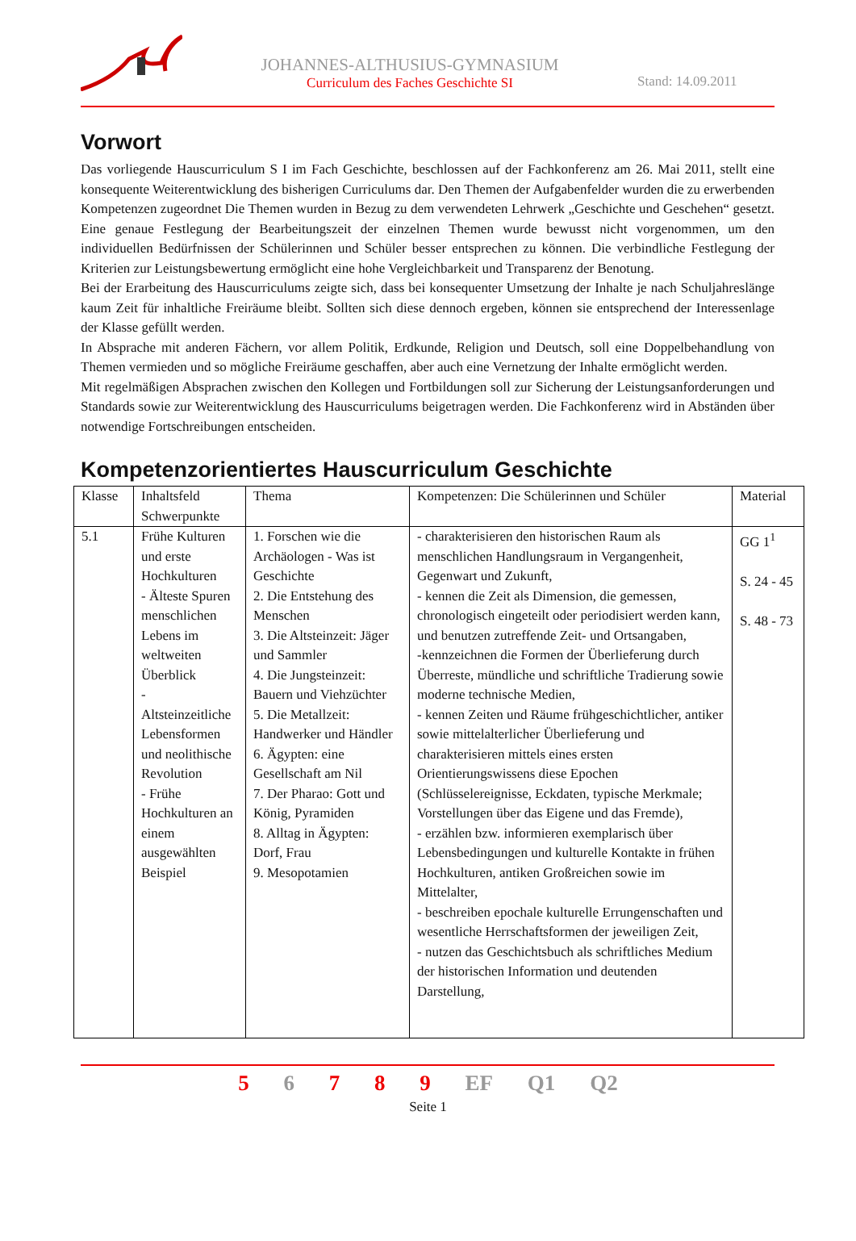JOHANNES-ALTHUSIUS-GYMNASIUM
Curriculum des Faches Geschichte SI
Stand: 14.09.2011
Vorwort
Das vorliegende Hauscurriculum S I im Fach Geschichte, beschlossen auf der Fachkonferenz am 26. Mai 2011, stellt eine konsequente Weiterentwicklung des bisherigen Curriculums dar. Den Themen der Aufgabenfelder wurden die zu erwerbenden Kompetenzen zugeordnet Die Themen wurden in Bezug zu dem verwendeten Lehrwerk „Geschichte und Geschehen“ gesetzt. Eine genaue Festlegung der Bearbeitungszeit der einzelnen Themen wurde bewusst nicht vorgenommen, um den individuellen Bedürfnissen der Schülerinnen und Schüler besser entsprechen zu können. Die verbindliche Festlegung der Kriterien zur Leistungsbewertung ermöglicht eine hohe Vergleichbarkeit und Transparenz der Benotung.
Bei der Erarbeitung des Hauscurriculums zeigte sich, dass bei konsequenter Umsetzung der Inhalte je nach Schuljahreslänge kaum Zeit für inhaltliche Freiräume bleibt. Sollten sich diese dennoch ergeben, können sie entsprechend der Interessenlage der Klasse gefüllt werden.
In Absprache mit anderen Fächern, vor allem Politik, Erdkunde, Religion und Deutsch, soll eine Doppelbehandlung von Themen vermieden und so mögliche Freiräume geschaffen, aber auch eine Vernetzung der Inhalte ermöglicht werden.
Mit regelmäßigen Absprachen zwischen den Kollegen und Fortbildungen soll zur Sicherung der Leistungsanforderungen und Standards sowie zur Weiterentwicklung des Hauscurriculums beigetragen werden. Die Fachkonferenz wird in Abständen über notwendige Fortschreibungen entscheiden.
Kompetenzorientiertes Hauscurriculum Geschichte
| Klasse | Inhaltsfeld Schwerpunkte | Thema | Kompetenzen: Die Schülerinnen und Schüler | Material |
| 5.1 | Frühe Kulturen und erste Hochkulturen - Älteste Spuren menschlichen Lebens im weltweiten Überblick - Altsteinzeitliche Lebensformen und neolithische Revolution - Frühe Hochkulturen an einem ausgewählten Beispiel | 1. Forschen wie die Archäologen - Was ist Geschichte 2. Die Entstehung des Menschen 3. Die Altsteinzeit: Jäger und Sammler 4. Die Jungsteinzeit: Bauern und Viehzüchter 5. Die Metallzeit: Handwerker und Händler 6. Ägypten: eine Gesellschaft am Nil 7. Der Pharao: Gott und König, Pyramiden 8. Alltag in Ägypten: Dorf, Frau 9. Mesopotamien | - charakterisieren den historischen Raum als menschlichen Handlungsraum in Vergangenheit, Gegenwart und Zukunft, - kennen die Zeit als Dimension, die gemessen, chronologisch eingeteilt oder periodisiert werden kann, und benutzen zutreffende Zeit- und Ortsangaben, -kennzeichnen die Formen der Überlieferung durch Überreste, mündliche und schriftliche Tradierung sowie moderne technische Medien, - kennen Zeiten und Räume frühgeschichtlicher, antiker sowie mittelalterlicher Überlieferung und charakterisieren mittels eines ersten Orientierungswissens diese Epochen (Schlüsselereignisse, Eckdaten, typische Merkmale; Vorstellungen über das Eigene und das Fremde), - erzählen bzw. informieren exemplarisch über Lebensbedingungen und kulturelle Kontakte in frühen Hochkulturen, antiken Großreichen sowie im Mittelalter, - beschreiben epochale kulturelle Errungenschaften und wesentliche Herrschaftsformen der jeweiligen Zeit, - nutzen das Geschichtsbuch als schriftliches Medium der historischen Information und deutenden Darstellung, | GG 1<sup>1</sup> S. 24 - 45 S. 48 - 73 |
5 6 7 8 9 EF Q1 Q2
Seite 1